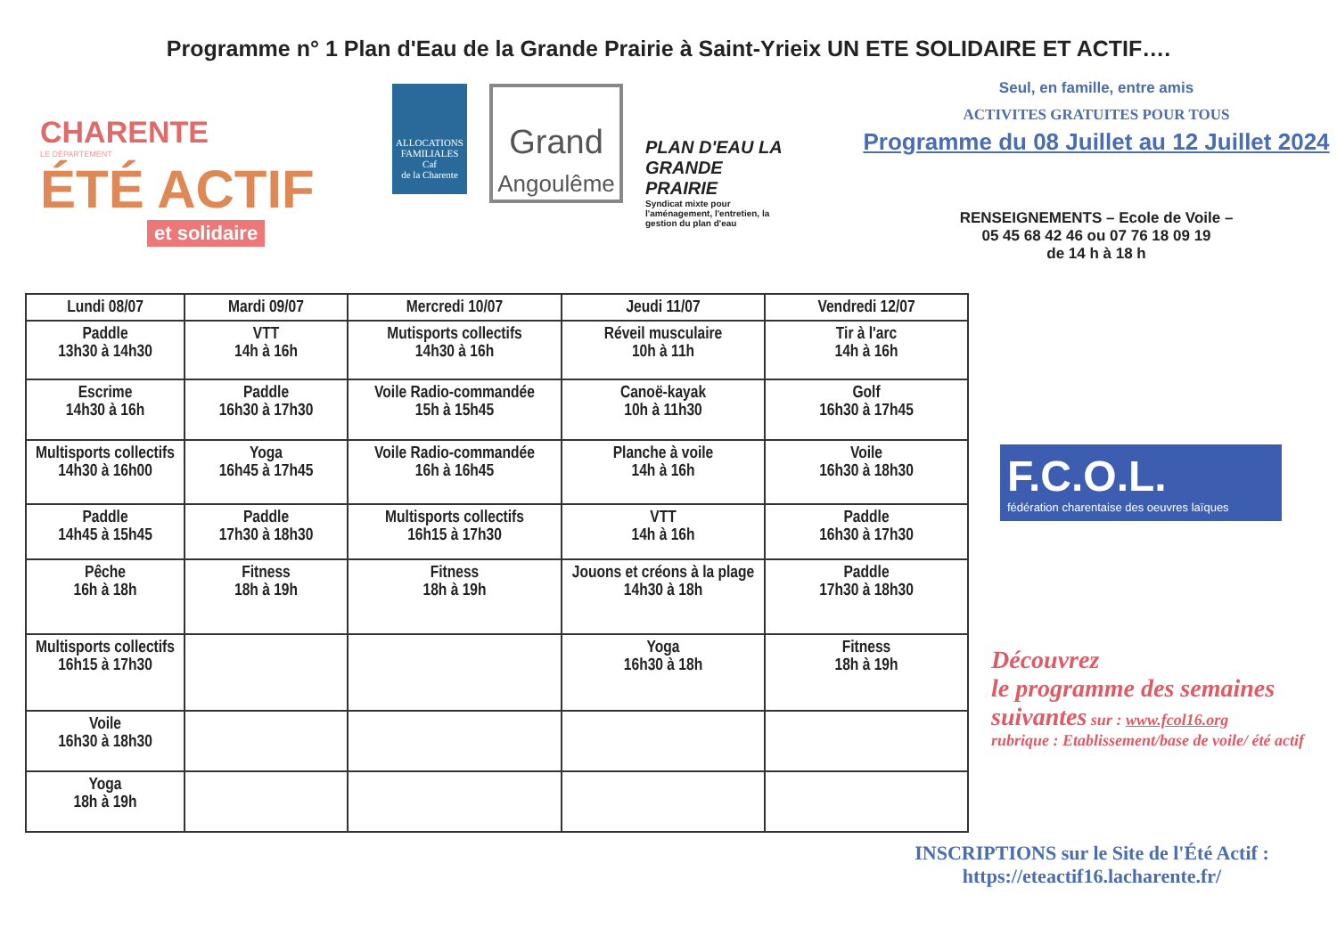Programme n° 1 Plan d'Eau de la Grande Prairie à Saint-Yrieix UN ETE SOLIDAIRE ET ACTIF….
CHARENTE
LE DÉPARTEMENT
ÉTÉ ACTIF
et solidaire
ALLOCATIONS FAMILIALES
Caf
de la Charente
Grand
Angoulême
PLAN D'EAU LA GRANDE PRAIRIE
Syndicat mixte pour l'aménagement, l'entretien, la gestion du plan d'eau
Seul, en famille, entre amis
ACTIVITES GRATUITES POUR TOUS
Programme du 08 Juillet au 12 Juillet 2024
RENSEIGNEMENTS – Ecole de Voile –
05 45 68 42 46 ou 07 76 18 09 19
de 14 h à 18 h
| Lundi 08/07 | Mardi 09/07 | Mercredi 10/07 | Jeudi 11/07 | Vendredi 12/07 |
| --- | --- | --- | --- | --- |
| Paddle 13h30 à 14h30 | VTT 14h à 16h | Mutisports collectifs 14h30 à 16h | Réveil musculaire 10h à 11h | Tir à l'arc 14h à 16h |
| Escrime 14h30 à 16h | Paddle 16h30 à 17h30 | Voile Radio-commandée 15h à 15h45 | Canoë-kayak 10h à 11h30 | Golf 16h30 à 17h45 |
| Multisports collectifs 14h30 à 16h00 | Yoga 16h45 à 17h45 | Voile Radio-commandée 16h à 16h45 | Planche à voile 14h à 16h | Voile 16h30 à 18h30 |
| Paddle 14h45 à 15h45 | Paddle 17h30 à 18h30 | Multisports collectifs 16h15 à 17h30 | VTT 14h à 16h | Paddle 16h30 à 17h30 |
| Pêche 16h à 18h | Fitness 18h à 19h | Fitness 18h à 19h | Jouons et créons à la plage 14h30 à 18h | Paddle 17h30 à 18h30 |
| Multisports collectifs 16h15 à 17h30 | | | Yoga 16h30 à 18h | Fitness 18h à 19h |
| Voile 16h30 à 18h30 | | | | |
| Yoga 18h à 19h | | | | |
F.C.O.L.
fédération charentaise des oeuvres laïques
Découvrez
le programme des semaines suivantes sur : www.fcol16.org
rubrique : Etablissement/base de voile/ été actif
INSCRIPTIONS sur le Site de l'Été Actif :
https://eteactif16.lacharente.fr/